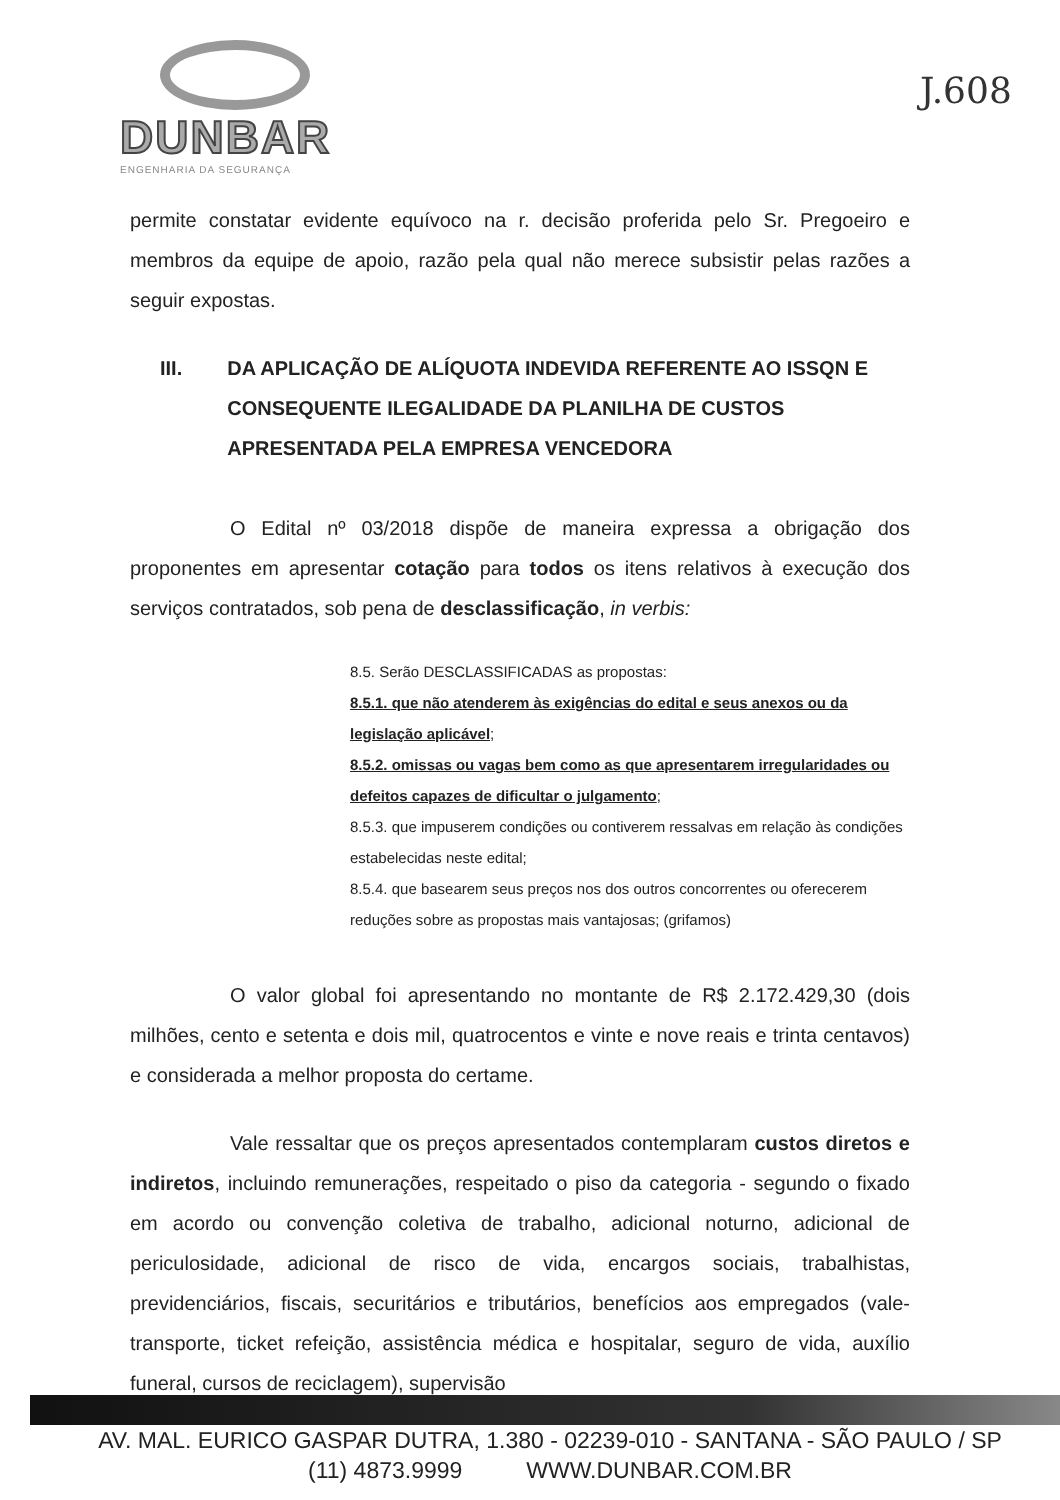DUNBAR
ENGENHARIA DA SEGURANÇA
J.608
permite constatar evidente equívoco na r. decisão proferida pelo Sr. Pregoeiro e membros da equipe de apoio, razão pela qual não merece subsistir pelas razões a seguir expostas.
III. DA APLICAÇÃO DE ALÍQUOTA INDEVIDA REFERENTE AO ISSQN E CONSEQUENTE ILEGALIDADE DA PLANILHA DE CUSTOS APRESENTADA PELA EMPRESA VENCEDORA
O Edital nº 03/2018 dispõe de maneira expressa a obrigação dos proponentes em apresentar cotação para todos os itens relativos à execução dos serviços contratados, sob pena de desclassificação, in verbis:
8.5. Serão DESCLASSIFICADAS as propostas:
8.5.1. que não atenderem às exigências do edital e seus anexos ou da legislação aplicável;
8.5.2. omissas ou vagas bem como as que apresentarem irregularidades ou defeitos capazes de dificultar o julgamento;
8.5.3. que impuserem condições ou contiverem ressalvas em relação às condições estabelecidas neste edital;
8.5.4. que basearem seus preços nos dos outros concorrentes ou oferecerem reduções sobre as propostas mais vantajosas; (grifamos)
O valor global foi apresentando no montante de R$ 2.172.429,30 (dois milhões, cento e setenta e dois mil, quatrocentos e vinte e nove reais e trinta centavos) e considerada a melhor proposta do certame.
Vale ressaltar que os preços apresentados contemplaram custos diretos e indiretos, incluindo remunerações, respeitado o piso da categoria - segundo o fixado em acordo ou convenção coletiva de trabalho, adicional noturno, adicional de periculosidade, adicional de risco de vida, encargos sociais, trabalhistas, previdenciários, fiscais, securitários e tributários, benefícios aos empregados (vale-transporte, ticket refeição, assistência médica e hospitalar, seguro de vida, auxílio funeral, cursos de reciclagem), supervisão
AV. MAL. EURICO GASPAR DUTRA, 1.380 - 02239-010 - SANTANA - SÃO PAULO / SP
(11) 4873.9999 WWW.DUNBAR.COM.BR